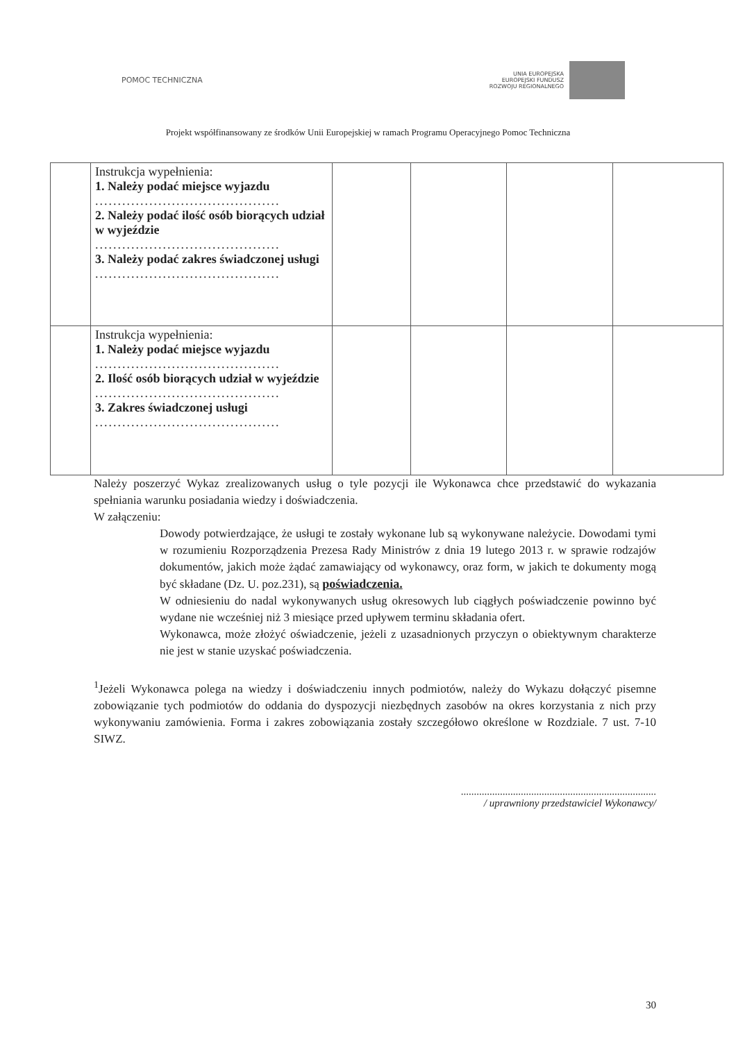POMOC TECHNICZNA
UNIA EUROPEJSKA
EUROPEJSKI FUNDUSZ
ROZWOJU REGIONALNEGO
Projekt współfinansowany ze środków Unii Europejskiej w ramach Programu Operacyjnego Pomoc Techniczna
| | Instrukcja wypełnienia: 1. Należy podać miejsce wyjazdu ......................................... 2. Należy podać ilość osób biorących udział w wyjeździe ......................................... 3. Należy podać zakres świadczonej usługi ......................................... | | | | |
| | Instrukcja wypełnienia: 1. Należy podać miejsce wyjazdu ......................................... 2. Ilość osób biorących udział w wyjeździe ......................................... 3. Zakres świadczonej usługi ......................................... | | | | |
Należy poszerzyć Wykaz zrealizowanych usług o tyle pozycji ile Wykonawca chce przedstawić do wykazania spełniania warunku posiadania wiedzy i doświadczenia.
W załączeniu:
Dowody potwierdzające, że usługi te zostały wykonane lub są wykonywane należycie. Dowodami tymi w rozumieniu Rozporządzenia Prezesa Rady Ministrów z dnia 19 lutego 2013 r. w sprawie rodzajów dokumentów, jakich może żądać zamawiający od wykonawcy, oraz form, w jakich te dokumenty mogą być składane (Dz. U. poz.231), są poświadczenia.
W odniesieniu do nadal wykonywanych usług okresowych lub ciągłych poświadczenie powinno być wydane nie wcześniej niż 3 miesiące przed upływem terminu składania ofert.
Wykonawca, może złożyć oświadczenie, jeżeli z uzasadnionych przyczyn o obiektywnym charakterze nie jest w stanie uzyskać poświadczenia.
<sup>1</sup> Jeżeli Wykonawca polega na wiedzy i doświadczeniu innych podmiotów, należy do Wykazu dołączyć pisemne zobowiązanie tych podmiotów do oddania do dyspozycji niezbędnych zasobów na okres korzystania z nich przy wykonywaniu zamówienia. Forma i zakres zobowiązania zostały szczegółowo określone w Rozdziale. 7 ust. 7-10 SIWZ.
...........................................................................
/ uprawniony przedstawiciel Wykonawcy/
30